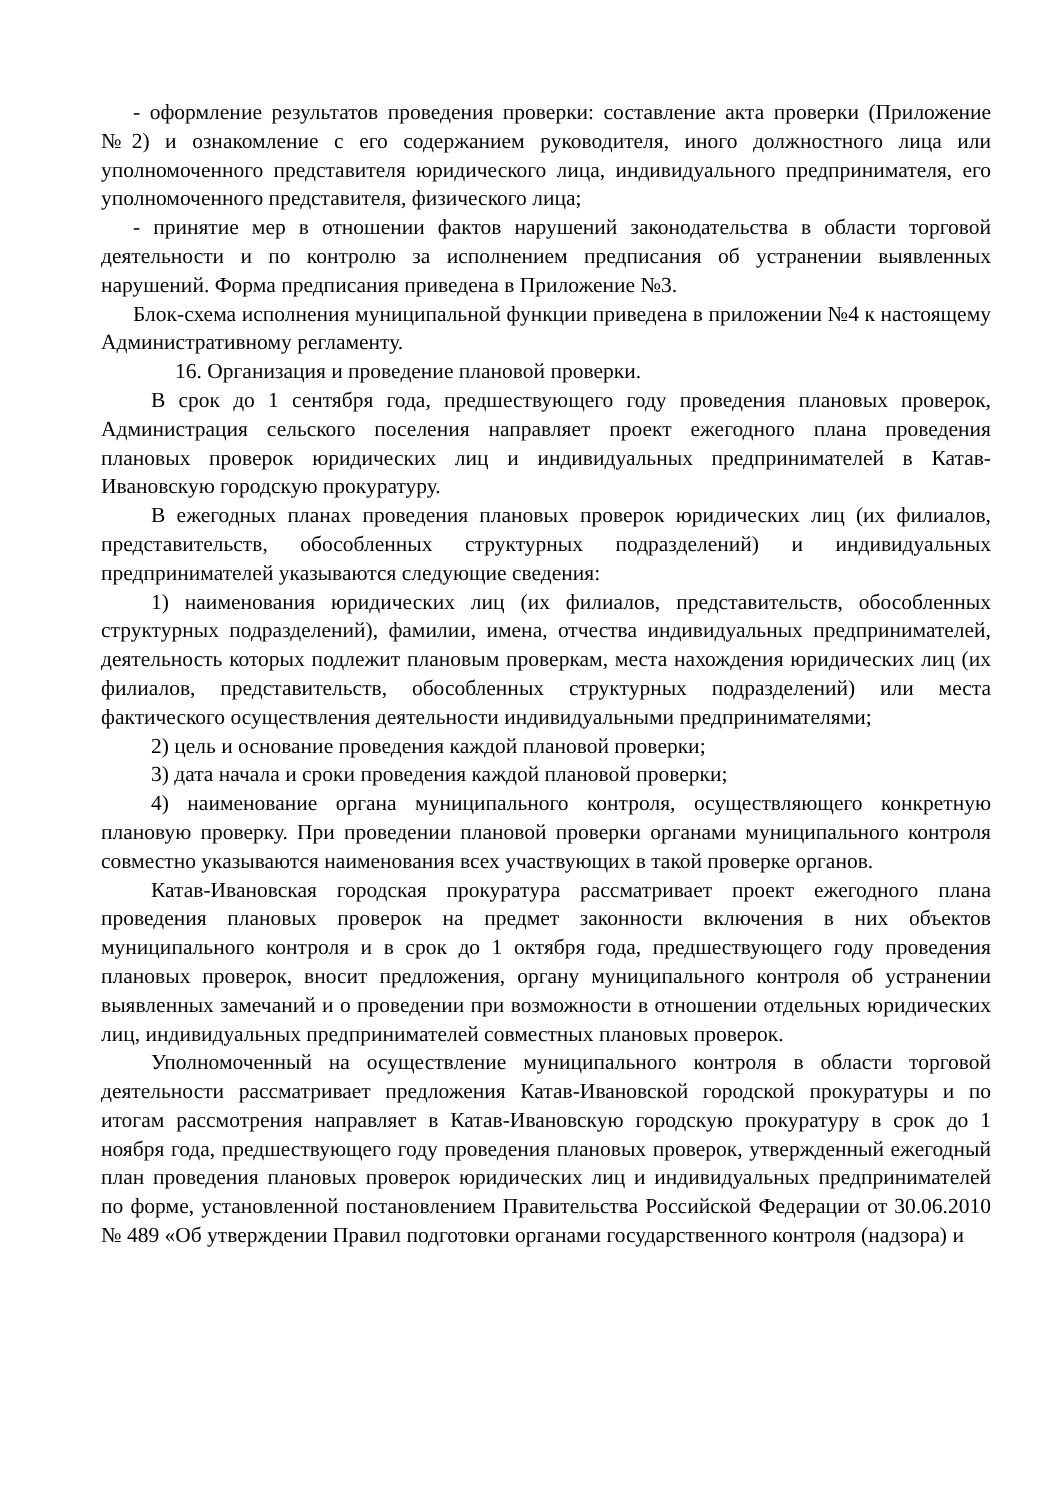- оформление результатов проведения проверки: составление акта проверки (Приложение №2) и ознакомление с его содержанием руководителя, иного должностного лица или уполномоченного представителя юридического лица, индивидуального предпринимателя, его уполномоченного представителя, физического лица;
- принятие мер в отношении фактов нарушений законодательства в области торговой деятельности и по контролю за исполнением предписания об устранении выявленных нарушений. Форма предписания приведена в Приложение №3.
Блок-схема исполнения муниципальной функции приведена в приложении №4 к настоящему Административному регламенту.
16. Организация и проведение плановой проверки.
В срок до 1 сентября года, предшествующего году проведения плановых проверок, Администрация сельского поселения направляет проект ежегодного плана проведения плановых проверок юридических лиц и индивидуальных предпринимателей в Катав-Ивановскую городскую прокуратуру.
В ежегодных планах проведения плановых проверок юридических лиц (их филиалов, представительств, обособленных структурных подразделений) и индивидуальных предпринимателей указываются следующие сведения:
1) наименования юридических лиц (их филиалов, представительств, обособленных структурных подразделений), фамилии, имена, отчества индивидуальных предпринимателей, деятельность которых подлежит плановым проверкам, места нахождения юридических лиц (их филиалов, представительств, обособленных структурных подразделений) или места фактического осуществления деятельности индивидуальными предпринимателями;
2) цель и основание проведения каждой плановой проверки;
3) дата начала и сроки проведения каждой плановой проверки;
4) наименование органа муниципального контроля, осуществляющего конкретную плановую проверку. При проведении плановой проверки органами муниципального контроля совместно указываются наименования всех участвующих в такой проверке органов.
Катав-Ивановская городская прокуратура рассматривает проект ежегодного плана проведения плановых проверок на предмет законности включения в них объектов муниципального контроля и в срок до 1 октября года, предшествующего году проведения плановых проверок, вносит предложения, органу муниципального контроля об устранении выявленных замечаний и о проведении при возможности в отношении отдельных юридических лиц, индивидуальных предпринимателей совместных плановых проверок.
Уполномоченный на осуществление муниципального контроля в области торговой деятельности рассматривает предложения Катав-Ивановской городской прокуратуры и по итогам рассмотрения направляет в Катав-Ивановскую городскую прокуратуру в срок до 1 ноября года, предшествующего году проведения плановых проверок, утвержденный ежегодный план проведения плановых проверок юридических лиц и индивидуальных предпринимателей по форме, установленной постановлением Правительства Российской Федерации от 30.06.2010 № 489 «Об утверждении Правил подготовки органами государственного контроля (надзора) и